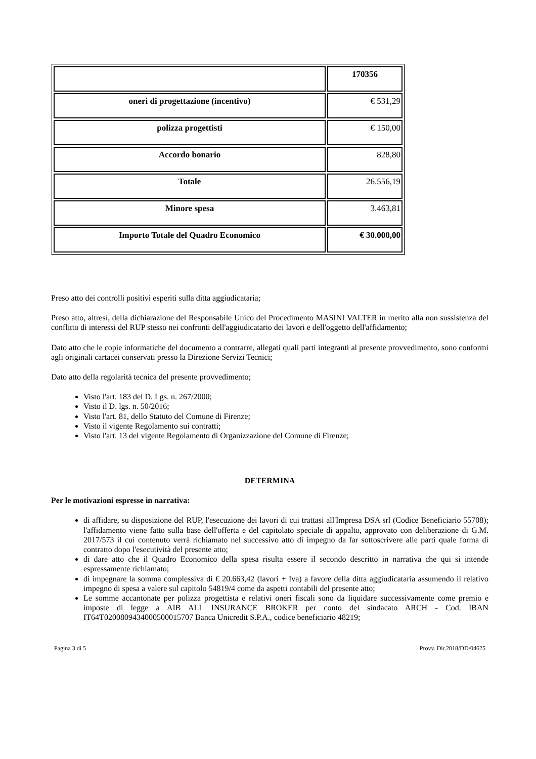| | 170356 |
| oneri di progettazione (incentivo) | € 531,29 |
| polizza progettisti | € 150,00 |
| Accordo bonario | 828,80 |
| Totale | 26.556,19 |
| Minore spesa | 3.463,81 |
| Importo Totale del Quadro Economico | € 30.000,00 |
Preso atto dei controlli positivi esperiti sulla ditta aggiudicataria;
Preso atto, altresì, della dichiarazione del Responsabile Unico del Procedimento MASINI VALTER in merito alla non sussistenza del conflitto di interessi del RUP stesso nei confronti dell'aggiudicatario dei lavori e dell'oggetto dell'affidamento;
Dato atto che le copie informatiche del documento a contrarre, allegati quali parti integranti al presente provvedimento, sono conformi agli originali cartacei conservati presso la Direzione Servizi Tecnici;
Dato atto della regolarità tecnica del presente provvedimento;
Visto l'art. 183 del D. Lgs. n. 267/2000;
Visto il D. lgs. n. 50/2016;
Visto l'art. 81, dello Statuto del Comune di Firenze;
Visto il vigente Regolamento sui contratti;
Visto l'art. 13 del vigente Regolamento di Organizzazione del Comune di Firenze;
DETERMINA
Per le motivazioni espresse in narrativa:
di affidare, su disposizione del RUP, l'esecuzione dei lavori di cui trattasi all'Impresa DSA srl (Codice Beneficiario 55708); l'affidamento viene fatto sulla base dell'offerta e del capitolato speciale di appalto, approvato con deliberazione di G.M. 2017/573 il cui contenuto verrà richiamato nel successivo atto di impegno da far sottoscrivere alle parti quale forma di contratto dopo l'esecutività del presente atto;
di dare atto che il Quadro Economico della spesa risulta essere il secondo descritto in narrativa che qui si intende espressamente richiamato;
di impegnare la somma complessiva di € 20.663,42 (lavori + Iva) a favore della ditta aggiudicataria assumendo il relativo impegno di spesa a valere sul capitolo 54819/4 come da aspetti contabili del presente atto;
Le somme accantonate per polizza progettista e relativi oneri fiscali sono da liquidare successivamente come premio e imposte di legge a AIB ALL INSURANCE BROKER per conto del sindacato ARCH - Cod. IBAN IT64T0200809434000500015707 Banca Unicredit S.P.A., codice beneficiario 48219;
Pagina 3 di 5 Provv. Dir.2018/DD/04625